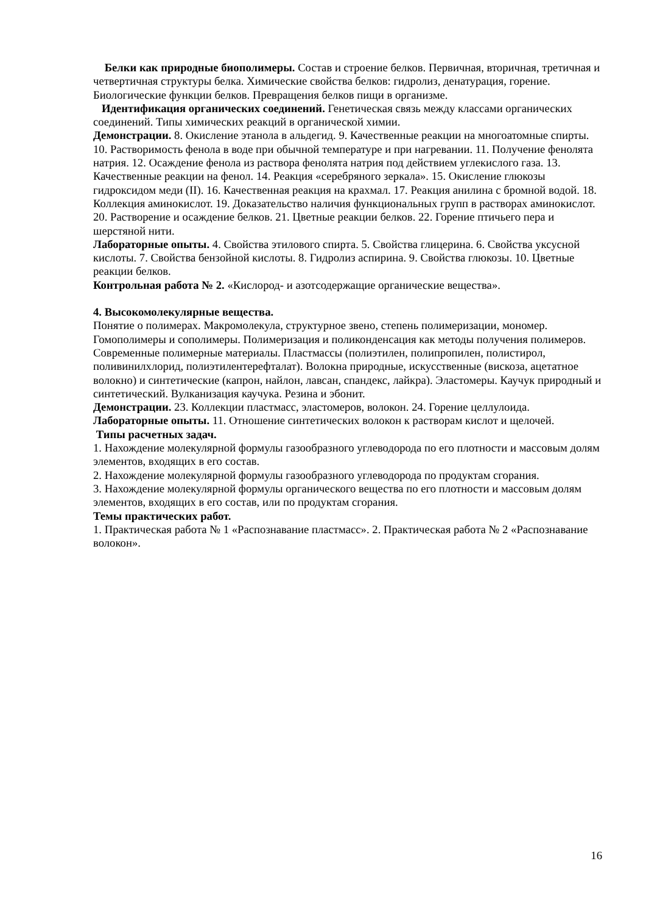Белки как природные биополимеры. Состав и строение белков. Первичная, вторичная, третичная и четвертичная структуры белка. Химические свойства белков: гидролиз, денатурация, горение. Биологические функции белков. Превращения белков пищи в организме.
Идентификация органических соединений. Генетическая связь между классами органических соединений. Типы химических реакций в органической химии.
Демонстрации. 8. Окисление этанола в альдегид. 9. Качественные реакции на многоатомные спирты. 10. Растворимость фенола в воде при обычной температуре и при нагревании. 11. Получение фенолята натрия. 12. Осаждение фенола из раствора фенолята натрия под действием углекислого газа. 13. Качественные реакции на фенол. 14. Реакция «серебряного зеркала». 15. Окисление глюкозы гидроксидом меди (II). 16. Качественная реакция на крахмал. 17. Реакция анилина с бромной водой. 18. Коллекция аминокислот. 19. Доказательство наличия функциональных групп в растворах аминокислот. 20. Растворение и осаждение белков. 21. Цветные реакции белков. 22. Горение птичьего пера и шерстяной нити.
Лабораторные опыты. 4. Свойства этилового спирта. 5. Свойства глицерина. 6. Свойства уксусной кислоты. 7. Свойства бензойной кислоты. 8. Гидролиз аспирина. 9. Свойства глюкозы. 10. Цветные реакции белков.
Контрольная работа № 2. «Кислород- и азотсодержащие органические вещества».
4. Высокомолекулярные вещества.
Понятие о полимерах. Макромолекула, структурное звено, степень полимеризации, мономер. Гомополимеры и сополимеры. Полимеризация и поликонденсация как методы получения полимеров. Современные полимерные материалы. Пластмассы (полиэтилен, полипропилен, полистирол, поливинилхлорид, полиэтилентерефталат). Волокна природные, искусственные (вискоза, ацетатное волокно) и синтетические (капрон, найлон, лавсан, спандекс, лайкра). Эластомеры. Каучук природный и синтетический. Вулканизация каучука. Резина и эбонит.
Демонстрации. 23. Коллекции пластмасс, эластомеров, волокон. 24. Горение целлулоида.
Лабораторные опыты. 11. Отношение синтетических волокон к растворам кислот и щелочей.
Типы расчетных задач.
1. Нахождение молекулярной формулы газообразного углеводорода по его плотности и массовым долям элементов, входящих в его состав.
2. Нахождение молекулярной формулы газообразного углеводорода по продуктам сгорания.
3. Нахождение молекулярной формулы органического вещества по его плотности и массовым долям элементов, входящих в его состав, или по продуктам сгорания.
Темы практических работ.
1. Практическая работа № 1 «Распознавание пластмасс». 2. Практическая работа № 2 «Распознавание волокон».
16